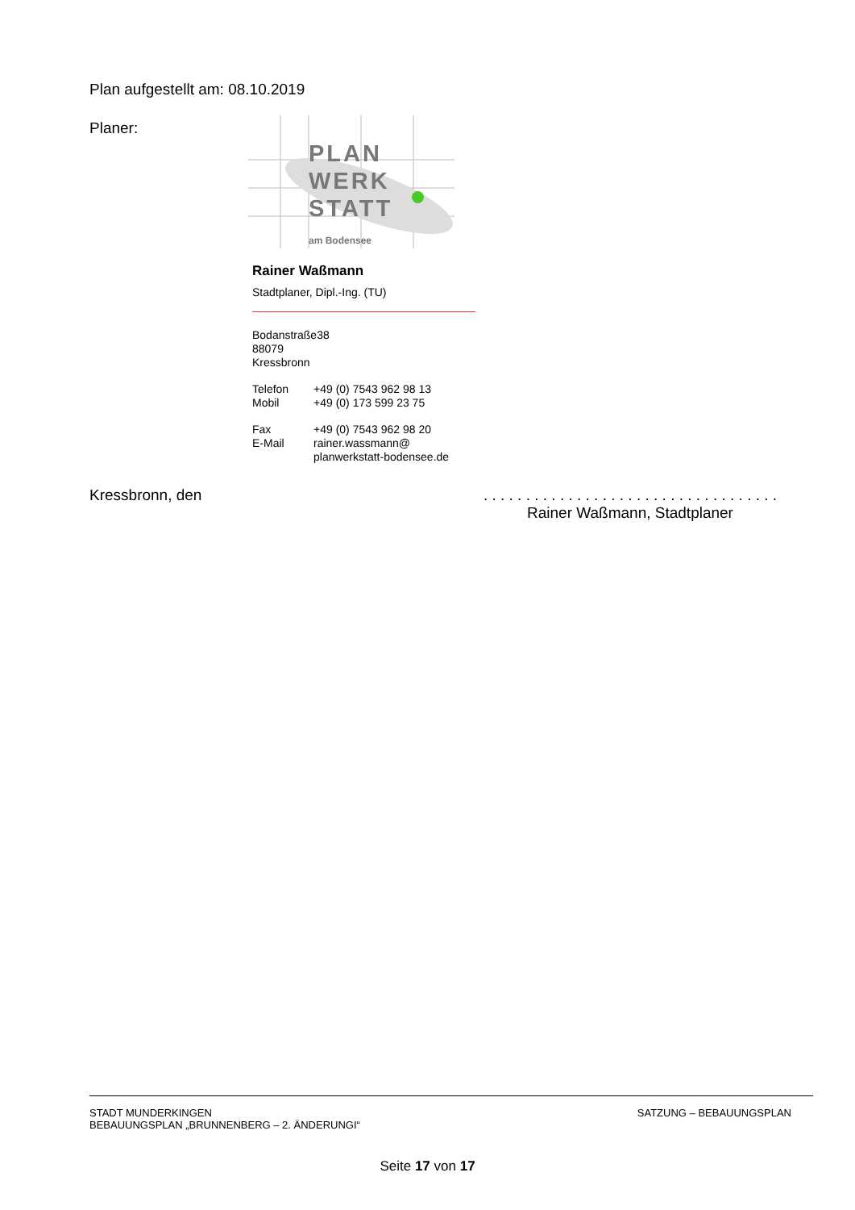Plan aufgestellt am: 08.10.2019
Planer:
PLAN
WERK
STATT
am Bodensee
Rainer Waßmann
Stadtplaner, Dipl.-Ing. (TU)
| Bodanstraße | 38 |
| 88079 Kressbronn | |
| Telefon | +49 (0) 7543 962 98 13 |
| Mobil | +49 (0) 173 599 23 75 |
| Fax | +49 (0) 7543 962 98 20 |
| E-Mail | rainer.wassmann@ planwerkstatt-bodensee.de |
Kressbronn, den
. . . . . . . . . . . . . . . . . . . . . . . . . . . . . . . . . . .
Rainer Waßmann, Stadtplaner
STADT MUNDERKINGEN
BEBAUUNGSPLAN „BRUNNENBERG – 2. ÄNDERUNGI“
SATZUNG – BEBAUUNGSPLAN
Seite 17 von 17